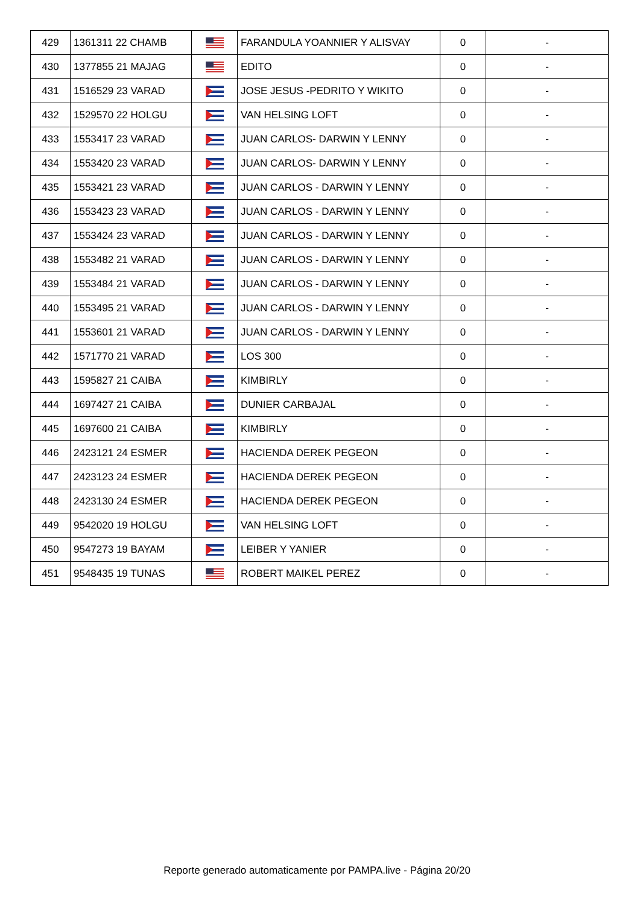| 429 | 1361311 22 CHAMB | | FARANDULA YOANNIER Y ALISVAY | 0 | - |
| 430 | 1377855 21 MAJAG | | EDITO | 0 | - |
| 431 | 1516529 23 VARAD | | JOSE JESUS -PEDRITO Y WIKITO | 0 | - |
| 432 | 1529570 22 HOLGU | | VAN HELSING LOFT | 0 | - |
| 433 | 1553417 23 VARAD | | JUAN CARLOS- DARWIN Y LENNY | 0 | - |
| 434 | 1553420 23 VARAD | | JUAN CARLOS- DARWIN Y LENNY | 0 | - |
| 435 | 1553421 23 VARAD | | JUAN CARLOS - DARWIN Y LENNY | 0 | - |
| 436 | 1553423 23 VARAD | | JUAN CARLOS - DARWIN Y LENNY | 0 | - |
| 437 | 1553424 23 VARAD | | JUAN CARLOS - DARWIN Y LENNY | 0 | - |
| 438 | 1553482 21 VARAD | | JUAN CARLOS - DARWIN Y LENNY | 0 | - |
| 439 | 1553484 21 VARAD | | JUAN CARLOS - DARWIN Y LENNY | 0 | - |
| 440 | 1553495 21 VARAD | | JUAN CARLOS - DARWIN Y LENNY | 0 | - |
| 441 | 1553601 21 VARAD | | JUAN CARLOS - DARWIN Y LENNY | 0 | - |
| 442 | 1571770 21 VARAD | | LOS 300 | 0 | - |
| 443 | 1595827 21 CAIBA | | KIMBIRLY | 0 | - |
| 444 | 1697427 21 CAIBA | | DUNIER CARBAJAL | 0 | - |
| 445 | 1697600 21 CAIBA | | KIMBIRLY | 0 | - |
| 446 | 2423121 24 ESMER | | HACIENDA DEREK PEGEON | 0 | - |
| 447 | 2423123 24 ESMER | | HACIENDA DEREK PEGEON | 0 | - |
| 448 | 2423130 24 ESMER | | HACIENDA DEREK PEGEON | 0 | - |
| 449 | 9542020 19 HOLGU | | VAN HELSING LOFT | 0 | - |
| 450 | 9547273 19 BAYAM | | LEIBER Y YANIER | 0 | - |
| 451 | 9548435 19 TUNAS | | ROBERT MAIKEL PEREZ | 0 | - |
Reporte generado automaticamente por PAMPA.live - Página 20/20